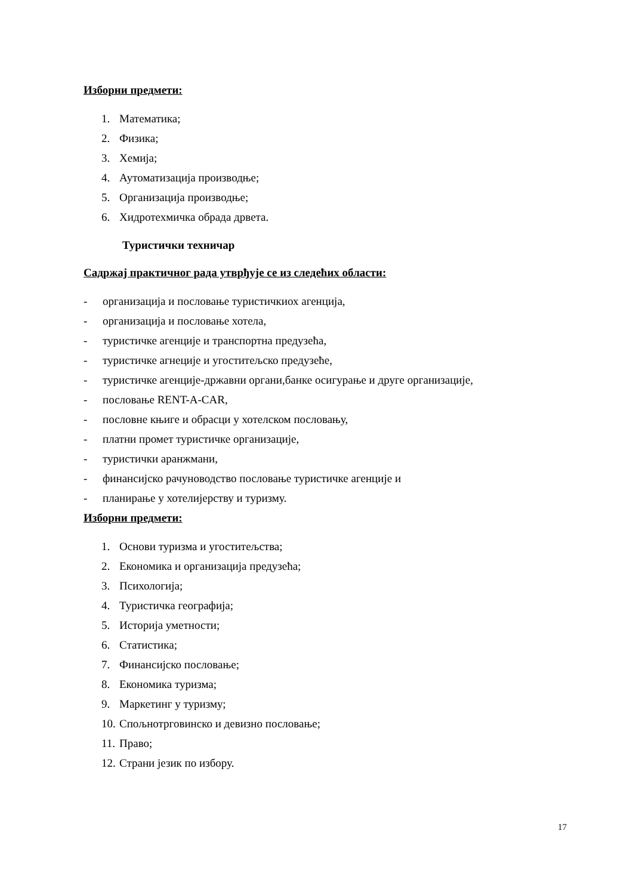Изборни предмети:
1. Математика;
2. Физика;
3. Хемија;
4. Аутоматизација производње;
5. Организација производње;
6. Хидротехмичка обрада дрвета.
Туристички техничар
Садржај практичног рада утврђује се из следећих области:
- организација и пословање туристичкиох агенција,
- организација и пословање хотела,
- туристичке агенције и транспортна предузећа,
- туристичке агнеције и угоститељско предузеће,
- туристичке агенције-државни органи,банке осигурање и друге организације,
- пословање RENT-A-CAR,
- пословне књиге и обрасци у хотелском пословању,
- платни промет туристичке организације,
- туристички аранжмани,
- финансијско рачуноводство пословање туристичке агенције и
- планирање у хотелијерству и туризму.
Изборни предмети:
1. Основи туризма и угоститељства;
2. Економика и организација предузећа;
3. Психологија;
4. Туристичка географија;
5. Историја уметности;
6. Статистика;
7. Финансијско пословање;
8. Економика туризма;
9. Маркетинг у туризму;
10. Спољнотрговинско и девизно пословање;
11. Право;
12. Страни језик по избору.
17